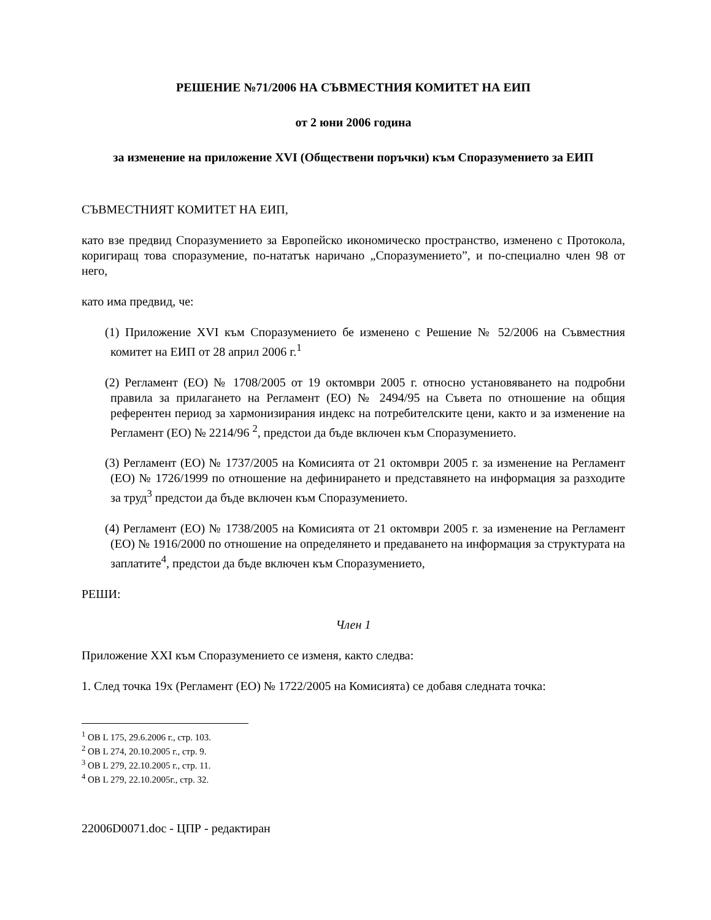РЕШЕНИЕ №71/2006 НА СЪВМЕСТНИЯ КОМИТЕТ НА ЕИП
от 2 юни 2006 година
за изменение на приложение XVI (Обществени поръчки) към Споразумението за ЕИП
СЪВМЕСТНИЯТ КОМИТЕТ НА ЕИП,
като взе предвид Споразумението за Европейско икономическо пространство, изменено с Протокола, коригиращ това споразумение, по-нататък наричано „Споразумението”, и по-специално член 98 от него,
като има предвид, че:
(1) Приложение XVI към Споразумението бе изменено с Решение № 52/2006 на Съвместния комитет на ЕИП от 28 април 2006 г.<sup>1</sup>
(2) Регламент (ЕО) № 1708/2005 от 19 октомври 2005 г. относно установяването на подробни правила за прилагането на Регламент (ЕО) № 2494/95 на Съвета по отношение на общия референтен период за хармонизирания индекс на потребителските цени, както и за изменение на Регламент (ЕО) № 2214/96 <sup>2</sup>, предстои да бъде включен към Споразумението.
(3) Регламент (ЕО) № 1737/2005 на Комисията от 21 октомври 2005 г. за изменение на Регламент (ЕО) № 1726/1999 по отношение на дефинирането и представянето на информация за разходите за труд<sup>3</sup> предстои да бъде включен към Споразумението.
(4) Регламент (ЕО) № 1738/2005 на Комисията от 21 октомври 2005 г. за изменение на Регламент (ЕО) № 1916/2000 по отношение на определянето и предаването на информация за структурата на заплатите<sup>4</sup>, предстои да бъде включен към Споразумението,
РЕШИ:
Член 1
Приложение XXI към Споразумението се изменя, както следва:
1. След точка 19х (Регламент (ЕО) № 1722/2005 на Комисията) се добавя следната точка:
<sup>1</sup> ОВ L 175, 29.6.2006 г., стр. 103.
<sup>2</sup> ОВ L 274, 20.10.2005 г., стр. 9.
<sup>3</sup> ОВ L 279, 22.10.2005 г., стр. 11.
<sup>4</sup> ОВ L 279, 22.10.2005г., стр. 32.
22006D0071.doc - ЦПР - редактиран